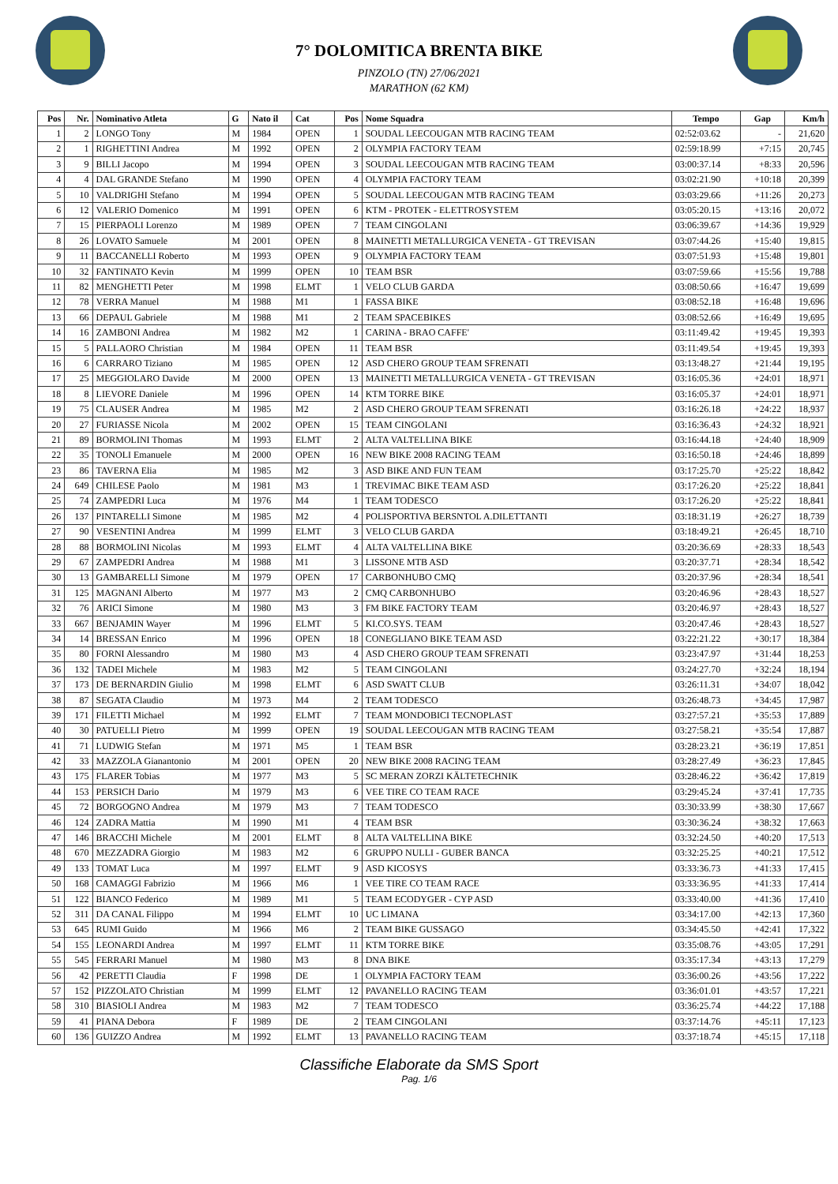7° DOLOMITICA BRENTA BIKE
PINZOLO (TN) 27/06/2021
MARATHON (62 KM)
| Pos | Nr. | Nominativo Atleta | G | Nato il | Cat | Pos | Nome Squadra | Tempo | Gap | Km/h |
| --- | --- | --- | --- | --- | --- | --- | --- | --- | --- | --- |
| 1 | 2 | LONGO Tony | M | 1984 | OPEN | 1 | SOUDAL LEECOUGAN MTB RACING TEAM | 02:52:03.62 | - | 21,620 |
| 2 | 1 | RIGHETTINI Andrea | M | 1992 | OPEN | 2 | OLYMPIA FACTORY TEAM | 02:59:18.99 | +7:15 | 20,745 |
| 3 | 9 | BILLI Jacopo | M | 1994 | OPEN | 3 | SOUDAL LEECOUGAN MTB RACING TEAM | 03:00:37.14 | +8:33 | 20,596 |
| 4 | 4 | DAL GRANDE Stefano | M | 1990 | OPEN | 4 | OLYMPIA FACTORY TEAM | 03:02:21.90 | +10:18 | 20,399 |
| 5 | 10 | VALDRIGHI Stefano | M | 1994 | OPEN | 5 | SOUDAL LEECOUGAN MTB RACING TEAM | 03:03:29.66 | +11:26 | 20,273 |
| 6 | 12 | VALERIO Domenico | M | 1991 | OPEN | 6 | KTM - PROTEK - ELETTROSYSTEM | 03:05:20.15 | +13:16 | 20,072 |
| 7 | 15 | PIERPAOLI Lorenzo | M | 1989 | OPEN | 7 | TEAM CINGOLANI | 03:06:39.67 | +14:36 | 19,929 |
| 8 | 26 | LOVATO Samuele | M | 2001 | OPEN | 8 | MAINETTI METALLURGICA VENETA - GT TREVISAN | 03:07:44.26 | +15:40 | 19,815 |
| 9 | 11 | BACCANELLI Roberto | M | 1993 | OPEN | 9 | OLYMPIA FACTORY TEAM | 03:07:51.93 | +15:48 | 19,801 |
| 10 | 32 | FANTINATO Kevin | M | 1999 | OPEN | 10 | TEAM BSR | 03:07:59.66 | +15:56 | 19,788 |
| 11 | 82 | MENGHETTI Peter | M | 1998 | ELMT | 1 | VELO CLUB GARDA | 03:08:50.66 | +16:47 | 19,699 |
| 12 | 78 | VERRA Manuel | M | 1988 | M1 | 1 | FASSA BIKE | 03:08:52.18 | +16:48 | 19,696 |
| 13 | 66 | DEPAUL Gabriele | M | 1988 | M1 | 2 | TEAM SPACEBIKES | 03:08:52.66 | +16:49 | 19,695 |
| 14 | 16 | ZAMBONI Andrea | M | 1982 | M2 | 1 | CARINA - BRAO CAFFE' | 03:11:49.42 | +19:45 | 19,393 |
| 15 | 5 | PALLAORO Christian | M | 1984 | OPEN | 11 | TEAM BSR | 03:11:49.54 | +19:45 | 19,393 |
| 16 | 6 | CARRARO Tiziano | M | 1985 | OPEN | 12 | ASD CHERO GROUP TEAM SFRENATI | 03:13:48.27 | +21:44 | 19,195 |
| 17 | 25 | MEGGIOLARO Davide | M | 2000 | OPEN | 13 | MAINETTI METALLURGICA VENETA - GT TREVISAN | 03:16:05.36 | +24:01 | 18,971 |
| 18 | 8 | LIEVORE Daniele | M | 1996 | OPEN | 14 | KTM TORRE BIKE | 03:16:05.37 | +24:01 | 18,971 |
| 19 | 75 | CLAUSER Andrea | M | 1985 | M2 | 2 | ASD CHERO GROUP TEAM SFRENATI | 03:16:26.18 | +24:22 | 18,937 |
| 20 | 27 | FURIASSE Nicola | M | 2002 | OPEN | 15 | TEAM CINGOLANI | 03:16:36.43 | +24:32 | 18,921 |
| 21 | 89 | BORMOLINI Thomas | M | 1993 | ELMT | 2 | ALTA VALTELLINA BIKE | 03:16:44.18 | +24:40 | 18,909 |
| 22 | 35 | TONOLI Emanuele | M | 2000 | OPEN | 16 | NEW BIKE 2008 RACING TEAM | 03:16:50.18 | +24:46 | 18,899 |
| 23 | 86 | TAVERNA Elia | M | 1985 | M2 | 3 | ASD BIKE AND FUN TEAM | 03:17:25.70 | +25:22 | 18,842 |
| 24 | 649 | CHILESE Paolo | M | 1981 | M3 | 1 | TREVIMAC BIKE TEAM ASD | 03:17:26.20 | +25:22 | 18,841 |
| 25 | 74 | ZAMPEDRI Luca | M | 1976 | M4 | 1 | TEAM TODESCO | 03:17:26.20 | +25:22 | 18,841 |
| 26 | 137 | PINTARELLI Simone | M | 1985 | M2 | 4 | POLISPORTIVA BERSNTOL A.DILETTANTI | 03:18:31.19 | +26:27 | 18,739 |
| 27 | 90 | VESENTINI Andrea | M | 1999 | ELMT | 3 | VELO CLUB GARDA | 03:18:49.21 | +26:45 | 18,710 |
| 28 | 88 | BORMOLINI Nicolas | M | 1993 | ELMT | 4 | ALTA VALTELLINA BIKE | 03:20:36.69 | +28:33 | 18,543 |
| 29 | 67 | ZAMPEDRI Andrea | M | 1988 | M1 | 3 | LISSONE MTB ASD | 03:20:37.71 | +28:34 | 18,542 |
| 30 | 13 | GAMBARELLI Simone | M | 1979 | OPEN | 17 | CARBONHUBO CMQ | 03:20:37.96 | +28:34 | 18,541 |
| 31 | 125 | MAGNANI Alberto | M | 1977 | M3 | 2 | CMQ CARBONHUBO | 03:20:46.96 | +28:43 | 18,527 |
| 32 | 76 | ARICI Simone | M | 1980 | M3 | 3 | FM BIKE FACTORY TEAM | 03:20:46.97 | +28:43 | 18,527 |
| 33 | 667 | BENJAMIN Wayer | M | 1996 | ELMT | 5 | KI.CO.SYS. TEAM | 03:20:47.46 | +28:43 | 18,527 |
| 34 | 14 | BRESSAN Enrico | M | 1996 | OPEN | 18 | CONEGLIANO BIKE TEAM ASD | 03:22:21.22 | +30:17 | 18,384 |
| 35 | 80 | FORNI Alessandro | M | 1980 | M3 | 4 | ASD CHERO GROUP TEAM SFRENATI | 03:23:47.97 | +31:44 | 18,253 |
| 36 | 132 | TADEI Michele | M | 1983 | M2 | 5 | TEAM CINGOLANI | 03:24:27.70 | +32:24 | 18,194 |
| 37 | 173 | DE BERNARDIN Giulio | M | 1998 | ELMT | 6 | ASD SWATT CLUB | 03:26:11.31 | +34:07 | 18,042 |
| 38 | 87 | SEGATA Claudio | M | 1973 | M4 | 2 | TEAM TODESCO | 03:26:48.73 | +34:45 | 17,987 |
| 39 | 171 | FILETTI Michael | M | 1992 | ELMT | 7 | TEAM MONDOBICI TECNOPLAST | 03:27:57.21 | +35:53 | 17,889 |
| 40 | 30 | PATUELLI Pietro | M | 1999 | OPEN | 19 | SOUDAL LEECOUGAN MTB RACING TEAM | 03:27:58.21 | +35:54 | 17,887 |
| 41 | 71 | LUDWIG Stefan | M | 1971 | M5 | 1 | TEAM BSR | 03:28:23.21 | +36:19 | 17,851 |
| 42 | 33 | MAZZOLA Gianantonio | M | 2001 | OPEN | 20 | NEW BIKE 2008 RACING TEAM | 03:28:27.49 | +36:23 | 17,845 |
| 43 | 175 | FLARER Tobias | M | 1977 | M3 | 5 | SC MERAN ZORZI KÄLTETECHNIK | 03:28:46.22 | +36:42 | 17,819 |
| 44 | 153 | PERSICH Dario | M | 1979 | M3 | 6 | VEE TIRE CO TEAM RACE | 03:29:45.24 | +37:41 | 17,735 |
| 45 | 72 | BORGOGNO Andrea | M | 1979 | M3 | 7 | TEAM TODESCO | 03:30:33.99 | +38:30 | 17,667 |
| 46 | 124 | ZADRA Mattia | M | 1990 | M1 | 4 | TEAM BSR | 03:30:36.24 | +38:32 | 17,663 |
| 47 | 146 | BRACCHI Michele | M | 2001 | ELMT | 8 | ALTA VALTELLINA BIKE | 03:32:24.50 | +40:20 | 17,513 |
| 48 | 670 | MEZZADRA Giorgio | M | 1983 | M2 | 6 | GRUPPO NULLI - GUBER BANCA | 03:32:25.25 | +40:21 | 17,512 |
| 49 | 133 | TOMAT Luca | M | 1997 | ELMT | 9 | ASD KICOSYS | 03:33:36.73 | +41:33 | 17,415 |
| 50 | 168 | CAMAGGI Fabrizio | M | 1966 | M6 | 1 | VEE TIRE CO TEAM RACE | 03:33:36.95 | +41:33 | 17,414 |
| 51 | 122 | BIANCO Federico | M | 1989 | M1 | 5 | TEAM ECODYGER - CYP ASD | 03:33:40.00 | +41:36 | 17,410 |
| 52 | 311 | DA CANAL Filippo | M | 1994 | ELMT | 10 | UC LIMANA | 03:34:17.00 | +42:13 | 17,360 |
| 53 | 645 | RUMI Guido | M | 1966 | M6 | 2 | TEAM BIKE GUSSAGO | 03:34:45.50 | +42:41 | 17,322 |
| 54 | 155 | LEONARDI Andrea | M | 1997 | ELMT | 11 | KTM TORRE BIKE | 03:35:08.76 | +43:05 | 17,291 |
| 55 | 545 | FERRARI Manuel | M | 1980 | M3 | 8 | DNA BIKE | 03:35:17.34 | +43:13 | 17,279 |
| 56 | 42 | PERETTI Claudia | F | 1998 | DE | 1 | OLYMPIA FACTORY TEAM | 03:36:00.26 | +43:56 | 17,222 |
| 57 | 152 | PIZZOLATO Christian | M | 1999 | ELMT | 12 | PAVANELLO RACING TEAM | 03:36:01.01 | +43:57 | 17,221 |
| 58 | 310 | BIASIOLI Andrea | M | 1983 | M2 | 7 | TEAM TODESCO | 03:36:25.74 | +44:22 | 17,188 |
| 59 | 41 | PIANA Debora | F | 1989 | DE | 2 | TEAM CINGOLANI | 03:37:14.76 | +45:11 | 17,123 |
| 60 | 136 | GUIZZO Andrea | M | 1992 | ELMT | 13 | PAVANELLO RACING TEAM | 03:37:18.74 | +45:15 | 17,118 |
Classifiche Elaborate da SMS Sport
Pag. 1/6